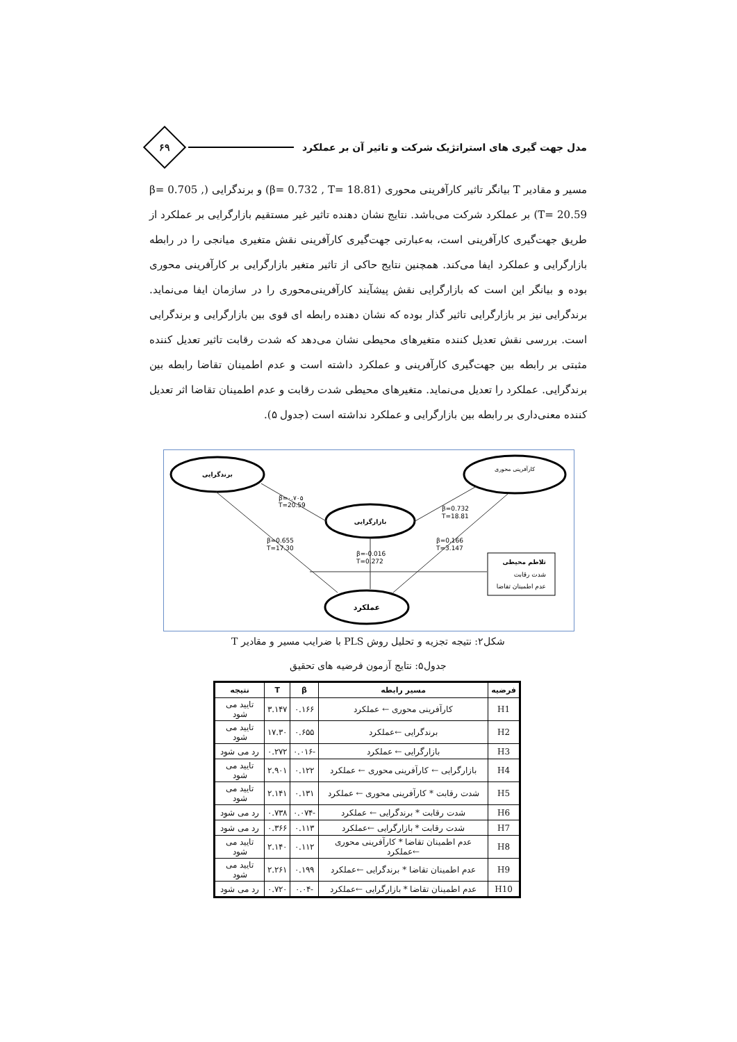مدل جهت گیری های استراتژیک شرکت و تاثیر آن بر عملکرد
۶۹
مسیر و مقادیر T بیانگر تاثیر کارآفرینی محوری (β= 0.732 , T= 18.81) و برندگرایی (β= 0.705 , T= 20.59) بر عملکرد شرکت می‌باشد. نتایج نشان دهنده تاثیر غیر مستقیم بازارگرایی بر عملکرد از طریق جهت‌گیری کارآفرینی است، به‌عبارتی جهت‌گیری کارآفرینی نقش متغیری میانجی را در رابطه بازارگرایی و عملکرد ایفا می‌کند. همچنین نتایج حاکی از تاثیر متغیر بازارگرایی بر کارآفرینی محوری بوده و بیانگر این است که بازارگرایی نقش پیشآیند کارآفرینی‌محوری را در سازمان ایفا می‌نماید. برندگرایی نیز بر بازارگرایی تاثیر گذار بوده که نشان دهنده رابطه ای قوی بین بازارگرایی و برندگرایی است. بررسی نقش تعدیل کننده متغیرهای محیطی نشان می‌دهد که شدت رقابت تاثیر تعدیل کننده مثبتی بر رابطه بین جهت‌گیری کارآفرینی و عملکرد داشته است و عدم اطمینان تقاضا رابطه بین برندگرایی. عملکرد را تعدیل می‌نماید. متغیرهای محیطی شدت رقابت و عدم اطمینان تقاضا اثر تعدیل کننده معنی‌داری بر رابطه بین بازارگرایی و عملکرد نداشته است (جدول ۵).
برندگرایی
کارآفرینی محوری
بازارگرایی
عملکرد
β=۰.۷۰۵
T=20.59
β=0.732
T=18.81
β=0.655
T=17.30
β=0.166
T=3.147
β=-0.016
T=0.272
تلاطم محیطی
شدت رقابت
عدم اطمینان تقاضا
شکل۲: نتیجه تجزیه و تحلیل روش PLS با ضرایب مسیر و مقادیر T
جدول۵: نتایج آزمون فرضیه های تحقیق
| فرضیه | مسیر رابطه | β | T | نتیجه |
| --- | --- | --- | --- | --- |
| H1 | کارآفرینی محوری ← عملکرد | ۰.۱۶۶ | ۳.۱۴۷ | تایید می شود |
| H2 | برندگرایی ←عملکرد | ۰.۶۵۵ | ۱۷.۳۰ | تایید می شود |
| H3 | بازارگرایی ← عملکرد | -۰.۰۱۶ | ۰.۲۷۲ | رد می شود |
| H4 | بازارگرایی ← کارآفرینی محوری ← عملکرد | ۰.۱۲۲ | ۲.۹۰۱ | تایید می شود |
| H5 | شدت رقابت * کارآفرینی محوری ← عملکرد | ۰.۱۳۱ | ۲.۱۴۱ | تایید می شود |
| H6 | شدت رقابت * برندگرایی ← عملکرد | -۰.۰۷۴ | ۰.۷۳۸ | رد می شود |
| H7 | شدت رقابت * بازارگرایی ←عملکرد | ۰.۱۱۳ | ۰.۳۶۶ | رد می شود |
| H8 | عدم اطمینان تقاضا * کارآفرینی محوری ←عملکرد | ۰.۱۱۲ | ۲.۱۴۰ | تایید می شود |
| H9 | عدم اطمینان تقاضا * برندگرایی ←عملکرد | ۰.۱۹۹ | ۲.۲۶۱ | تایید می شود |
| H10 | عدم اطمینان تقاضا * بازارگرایی ←عملکرد | -۰.۰۴ | ۰.۷۲۰ | رد می شود |